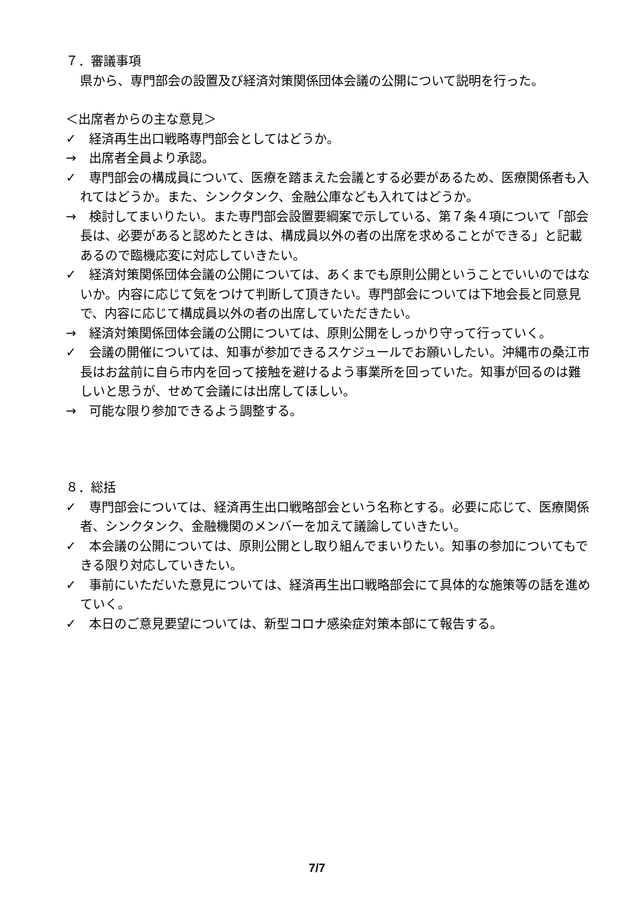７．審議事項
県から、専門部会の設置及び経済対策関係団体会議の公開について説明を行った。
＜出席者からの主な意見＞
✓　経済再生出口戦略専門部会としてはどうか。
→　出席者全員より承認。
✓　専門部会の構成員について、医療を踏まえた会議とする必要があるため、医療関係者も入れてはどうか。また、シンクタンク、金融公庫なども入れてはどうか。
→　検討してまいりたい。また専門部会設置要綱案で示している、第７条４項について「部会長は、必要があると認めたときは、構成員以外の者の出席を求めることができる」と記載あるので臨機応変に対応していきたい。
✓　経済対策関係団体会議の公開については、あくまでも原則公開ということでいいのではないか。内容に応じて気をつけて判断して頂きたい。専門部会については下地会長と同意見で、内容に応じて構成員以外の者の出席していただきたい。
→　経済対策関係団体会議の公開については、原則公開をしっかり守って行っていく。
✓　会議の開催については、知事が参加できるスケジュールでお願いしたい。沖縄市の桑江市長はお盆前に自ら市内を回って接触を避けるよう事業所を回っていた。知事が回るのは難しいと思うが、せめて会議には出席してほしい。
→　可能な限り参加できるよう調整する。
８．総括
✓　専門部会については、経済再生出口戦略部会という名称とする。必要に応じて、医療関係者、シンクタンク、金融機関のメンバーを加えて議論していきたい。
✓　本会議の公開については、原則公開とし取り組んでまいりたい。知事の参加についてもできる限り対応していきたい。
✓　事前にいただいた意見については、経済再生出口戦略部会にて具体的な施策等の話を進めていく。
✓　本日のご意見要望については、新型コロナ感染症対策本部にて報告する。
7/7